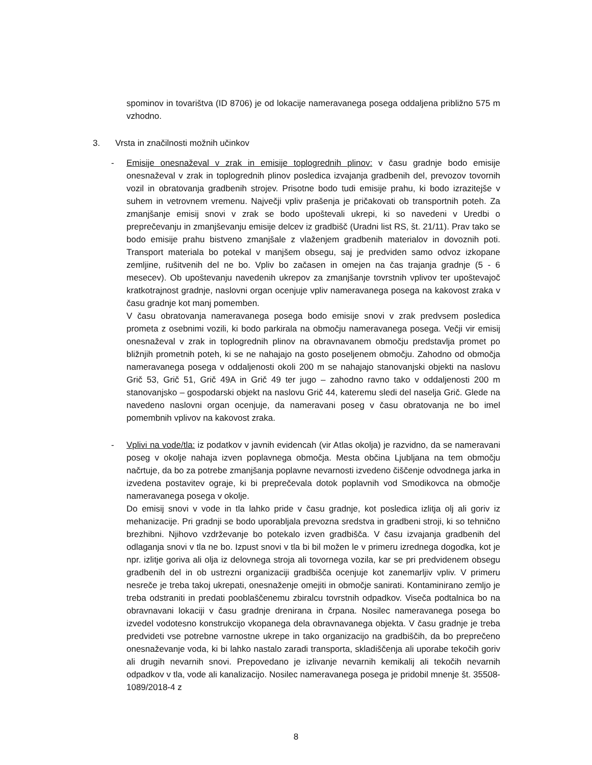spominov in tovarištva (ID 8706) je od lokacije nameravanega posega oddaljena približno 575 m vzhodno.
3. Vrsta in značilnosti možnih učinkov
- Emisije onesnaževal v zrak in emisije toplogrednih plinov: v času gradnje bodo emisije onesnaževal v zrak in toplogrednih plinov posledica izvajanja gradbenih del, prevozov tovornih vozil in obratovanja gradbenih strojev. Prisotne bodo tudi emisije prahu, ki bodo izrazitejše v suhem in vetrovnem vremenu. Največji vpliv prašenja je pričakovati ob transportnih poteh. Za zmanjšanje emisij snovi v zrak se bodo upoštevali ukrepi, ki so navedeni v Uredbi o preprečevanju in zmanjševanju emisije delcev iz gradbišč (Uradni list RS, št. 21/11). Prav tako se bodo emisije prahu bistveno zmanjšale z vlaženjem gradbenih materialov in dovoznih poti. Transport materiala bo potekal v manjšem obsegu, saj je predviden samo odvoz izkopane zemljine, rušitvenih del ne bo. Vpliv bo začasen in omejen na čas trajanja gradnje (5 - 6 mesecev). Ob upoštevanju navedenih ukrepov za zmanjšanje tovrstnih vplivov ter upoštevajoč kratkotrajnost gradnje, naslovni organ ocenjuje vpliv nameravanega posega na kakovost zraka v času gradnje kot manj pomemben.
V času obratovanja nameravanega posega bodo emisije snovi v zrak predvsem posledica prometa z osebnimi vozili, ki bodo parkirala na območju nameravanega posega. Večji vir emisij onesnaževal v zrak in toplogrednih plinov na obravnavanem območju predstavlja promet po bližnjih prometnih poteh, ki se ne nahajajo na gosto poseljenem območju. Zahodno od območja nameravanega posega v oddaljenosti okoli 200 m se nahajajo stanovanjski objekti na naslovu Grič 53, Grič 51, Grič 49A in Grič 49 ter jugo – zahodno ravno tako v oddaljenosti 200 m stanovanjsko – gospodarski objekt na naslovu Grič 44, kateremu sledi del naselja Grič. Glede na navedeno naslovni organ ocenjuje, da nameravani poseg v času obratovanja ne bo imel pomembnih vplivov na kakovost zraka.
- Vplivi na vode/tla: iz podatkov v javnih evidencah (vir Atlas okolja) je razvidno, da se nameravani poseg v okolje nahaja izven poplavnega območja. Mesta občina Ljubljana na tem območju načrtuje, da bo za potrebe zmanjšanja poplavne nevarnosti izvedeno čiščenje odvodnega jarka in izvedena postavitev ograje, ki bi preprečevala dotok poplavnih vod Smodikovca na območje nameravanega posega v okolje.
Do emisij snovi v vode in tla lahko pride v času gradnje, kot posledica izlitja olj ali goriv iz mehanizacije. Pri gradnji se bodo uporabljala prevozna sredstva in gradbeni stroji, ki so tehnično brezhibni. Njihovo vzdrževanje bo potekalo izven gradbišča. V času izvajanja gradbenih del odlaganja snovi v tla ne bo. Izpust snovi v tla bi bil možen le v primeru izrednega dogodka, kot je npr. izlitje goriva ali olja iz delovnega stroja ali tovornega vozila, kar se pri predvidenem obsegu gradbenih del in ob ustrezni organizaciji gradbišča ocenjuje kot zanemarljiv vpliv. V primeru nesreče je treba takoj ukrepati, onesnaženje omejiti in območje sanirati. Kontaminirano zemljo je treba odstraniti in predati pooblaščenemu zbiralcu tovrstnih odpadkov. Viseča podtalnica bo na obravnavani lokaciji v času gradnje drenirana in črpana. Nosilec nameravanega posega bo izvedel vodotesno konstrukcijo vkopanega dela obravnavanega objekta. V času gradnje je treba predvideti vse potrebne varnostne ukrepe in tako organizacijo na gradbiščih, da bo preprečeno onesnaževanje voda, ki bi lahko nastalo zaradi transporta, skladiščenja ali uporabe tekočih goriv ali drugih nevarnih snovi. Prepovedano je izlivanje nevarnih kemikalij ali tekočih nevarnih odpadkov v tla, vode ali kanalizacijo. Nosilec nameravanega posega je pridobil mnenje št. 35508-1089/2018-4 z
8